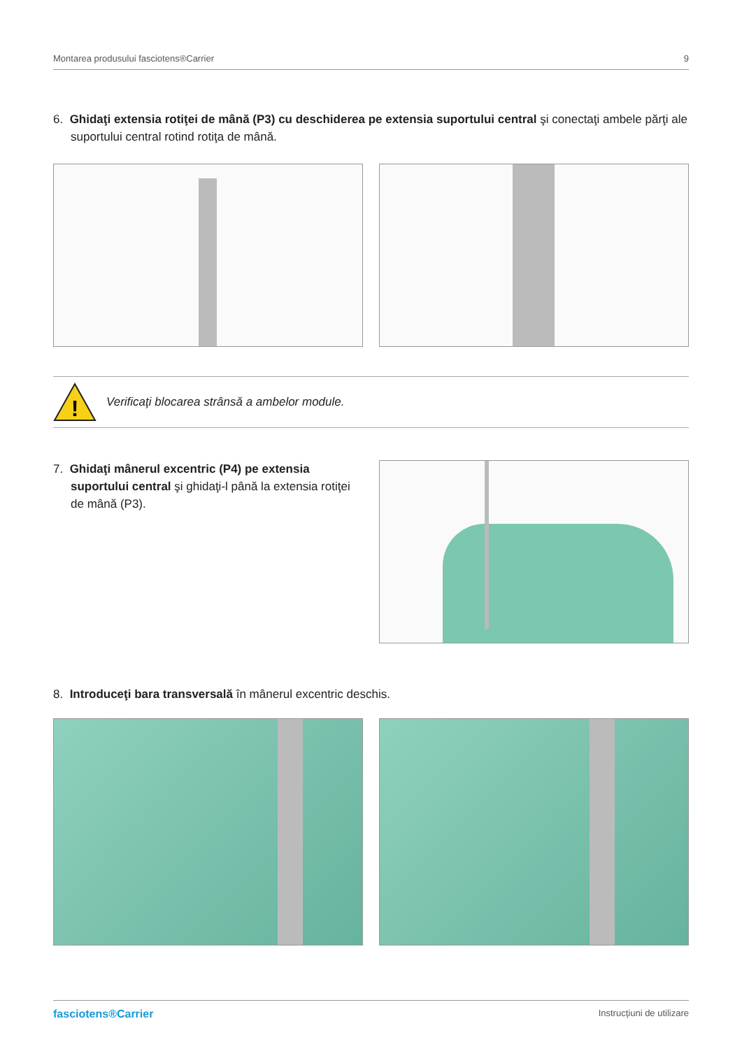Montarea produsului fasciotens®Carrier 9
6. Ghidaţi extensia rotiţei de mână (P3) cu deschiderea pe extensia suportului central şi conectaţi ambele părţi ale suportului central rotind rotiţa de mână.
!
Verificaţi blocarea strânsă a ambelor module.
7. Ghidaţi mânerul excentric (P4) pe extensia suportului central şi ghidaţi-l până la extensia rotiţei de mână (P3).
8. Introduceţi bara transversală în mânerul excentric deschis.
fasciotens®Carrier Instrucţiuni de utilizare